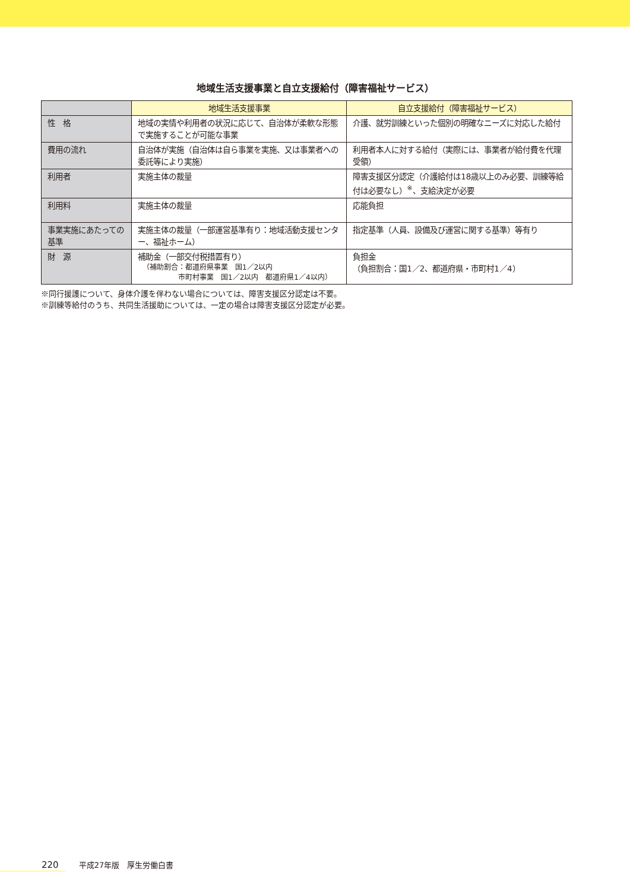地域生活支援事業と自立支援給付（障害福祉サービス）
| | 地域生活支援事業 | 自立支援給付（障害福祉サービス） |
| --- | --- | --- |
| 性 格 | 地域の実情や利用者の状況に応じて、自治体が柔軟な形態で実施することが可能な事業 | 介護、就労訓練といった個別の明確なニーズに対応した給付 |
| 費用の流れ | 自治体が実施（自治体は自ら事業を実施、又は事業者への委託等により実施） | 利用者本人に対する給付（実際には、事業者が給付費を代理受領） |
| 利用者 | 実施主体の裁量 | 障害支援区分認定（介護給付は18歳以上のみ必要、訓練等給付は必要なし）<sup>※</sup>、支給決定が必要 |
| 利用料 | 実施主体の裁量 | 応能負担 |
| 事業実施にあたっての基準 | 実施主体の裁量（一部運営基準有り：地域活動支援センター、福祉ホーム） | 指定基準（人員、設備及び運営に関する基準）等有り |
| 財 源 | 補助金（一部交付税措置有り） （補助割合：都道府県事業 国1／2以内 市町村事業 国1／2以内 都道府県1／4以内） | 負担金 （負担割合：国1／2、都道府県・市町村1／4） |
※同行援護について、身体介護を伴わない場合については、障害支援区分認定は不要。
※訓練等給付のうち、共同生活援助については、一定の場合は障害支援区分認定が必要。
220 平成27年版　厚生労働白書